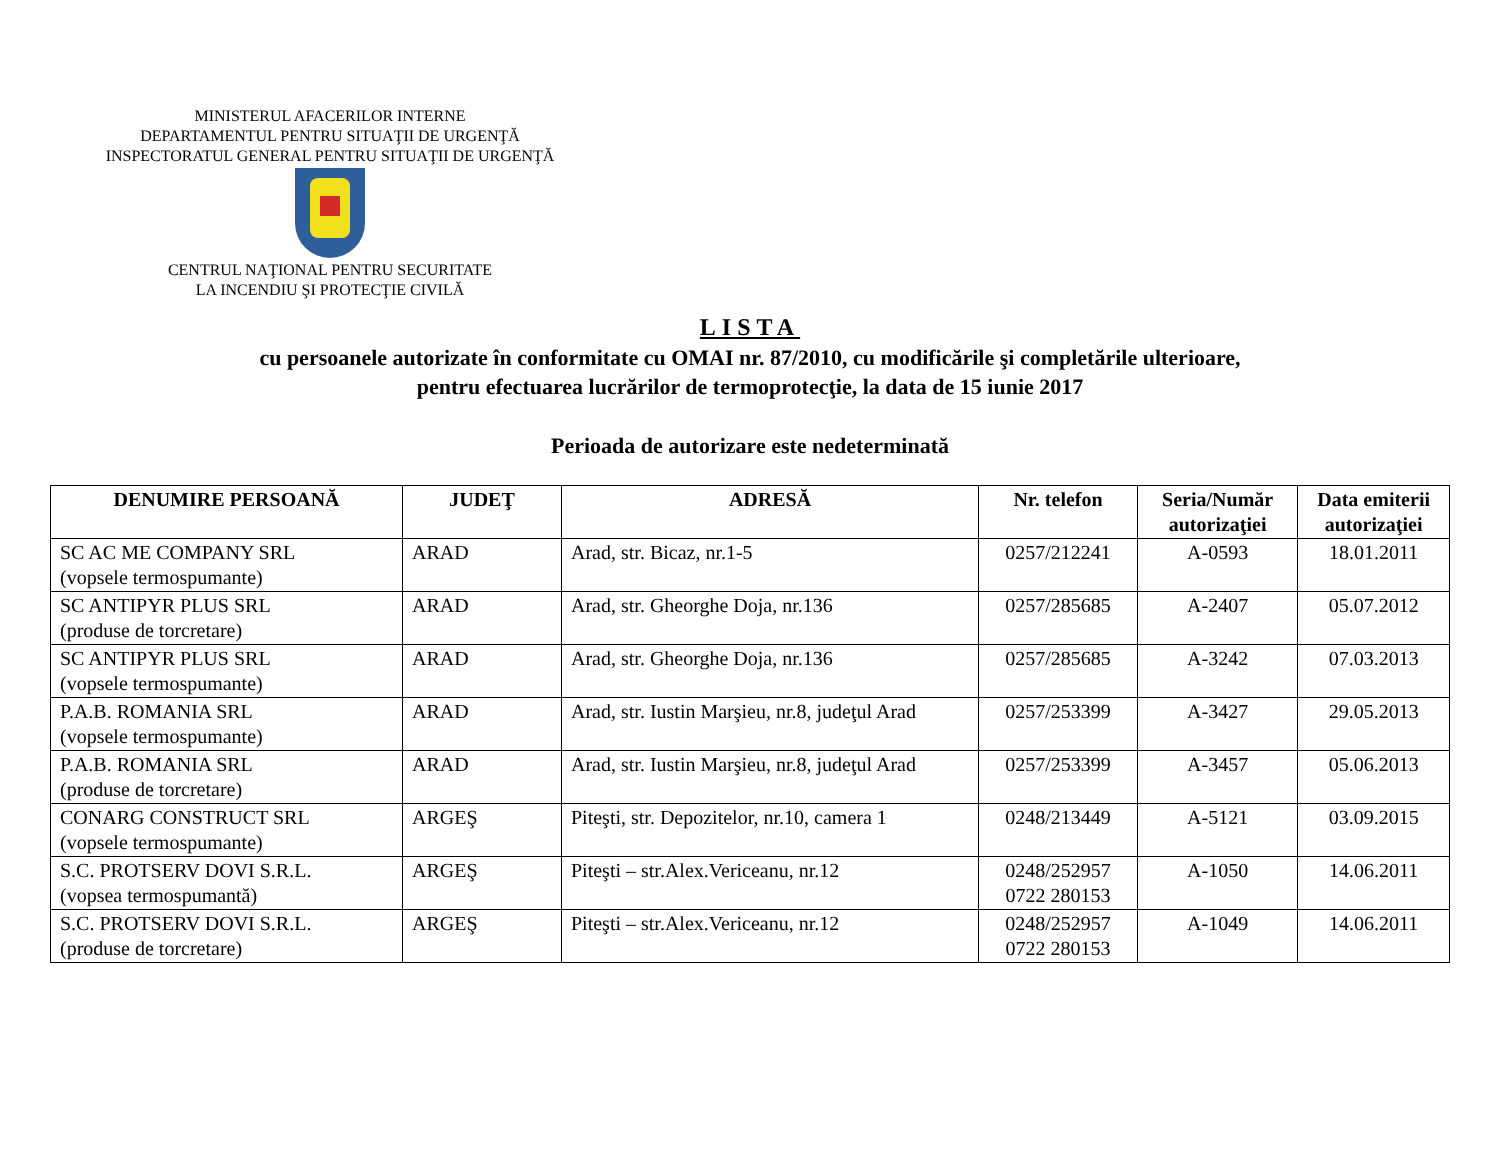MINISTERUL AFACERILOR INTERNE
DEPARTAMENTUL PENTRU SITUAŢII DE URGENŢĂ
INSPECTORATUL GENERAL PENTRU SITUAŢII DE URGENŢĂ
CENTRUL NAŢIONAL PENTRU SECURITATE
LA INCENDIU ŞI PROTECŢIE CIVILĂ
LISTA
cu persoanele autorizate în conformitate cu OMAI nr. 87/2010, cu modificările şi completările ulterioare,
pentru efectuarea lucrărilor de termoprotecţie, la data de 15 iunie 2017
Perioada de autorizare este nedeterminată
| DENUMIRE PERSOANĂ | JUDEŢ | ADRESĂ | Nr. telefon | Seria/Număr autorizaţiei | Data emiterii autorizaţiei |
| --- | --- | --- | --- | --- | --- |
| SC AC ME COMPANY SRL (vopsele termospumante) | ARAD | Arad, str. Bicaz, nr.1-5 | 0257/212241 | A-0593 | 18.01.2011 |
| SC ANTIPYR PLUS SRL (produse de torcretare) | ARAD | Arad, str. Gheorghe Doja, nr.136 | 0257/285685 | A-2407 | 05.07.2012 |
| SC ANTIPYR PLUS SRL (vopsele termospumante) | ARAD | Arad, str. Gheorghe Doja, nr.136 | 0257/285685 | A-3242 | 07.03.2013 |
| P.A.B. ROMANIA SRL (vopsele termospumante) | ARAD | Arad, str. Iustin Marşieu, nr.8, judeţul Arad | 0257/253399 | A-3427 | 29.05.2013 |
| P.A.B. ROMANIA SRL (produse de torcretare) | ARAD | Arad, str. Iustin Marşieu, nr.8, judeţul Arad | 0257/253399 | A-3457 | 05.06.2013 |
| CONARG CONSTRUCT SRL (vopsele termospumante) | ARGEŞ | Piteşti, str. Depozitelor, nr.10, camera 1 | 0248/213449 | A-5121 | 03.09.2015 |
| S.C. PROTSERV DOVI S.R.L. (vopsea termospumantă) | ARGEŞ | Piteşti – str.Alex.Vericeanu, nr.12 | 0248/252957 0722 280153 | A-1050 | 14.06.2011 |
| S.C. PROTSERV DOVI S.R.L. (produse de torcretare) | ARGEŞ | Piteşti – str.Alex.Vericeanu, nr.12 | 0248/252957 0722 280153 | A-1049 | 14.06.2011 |